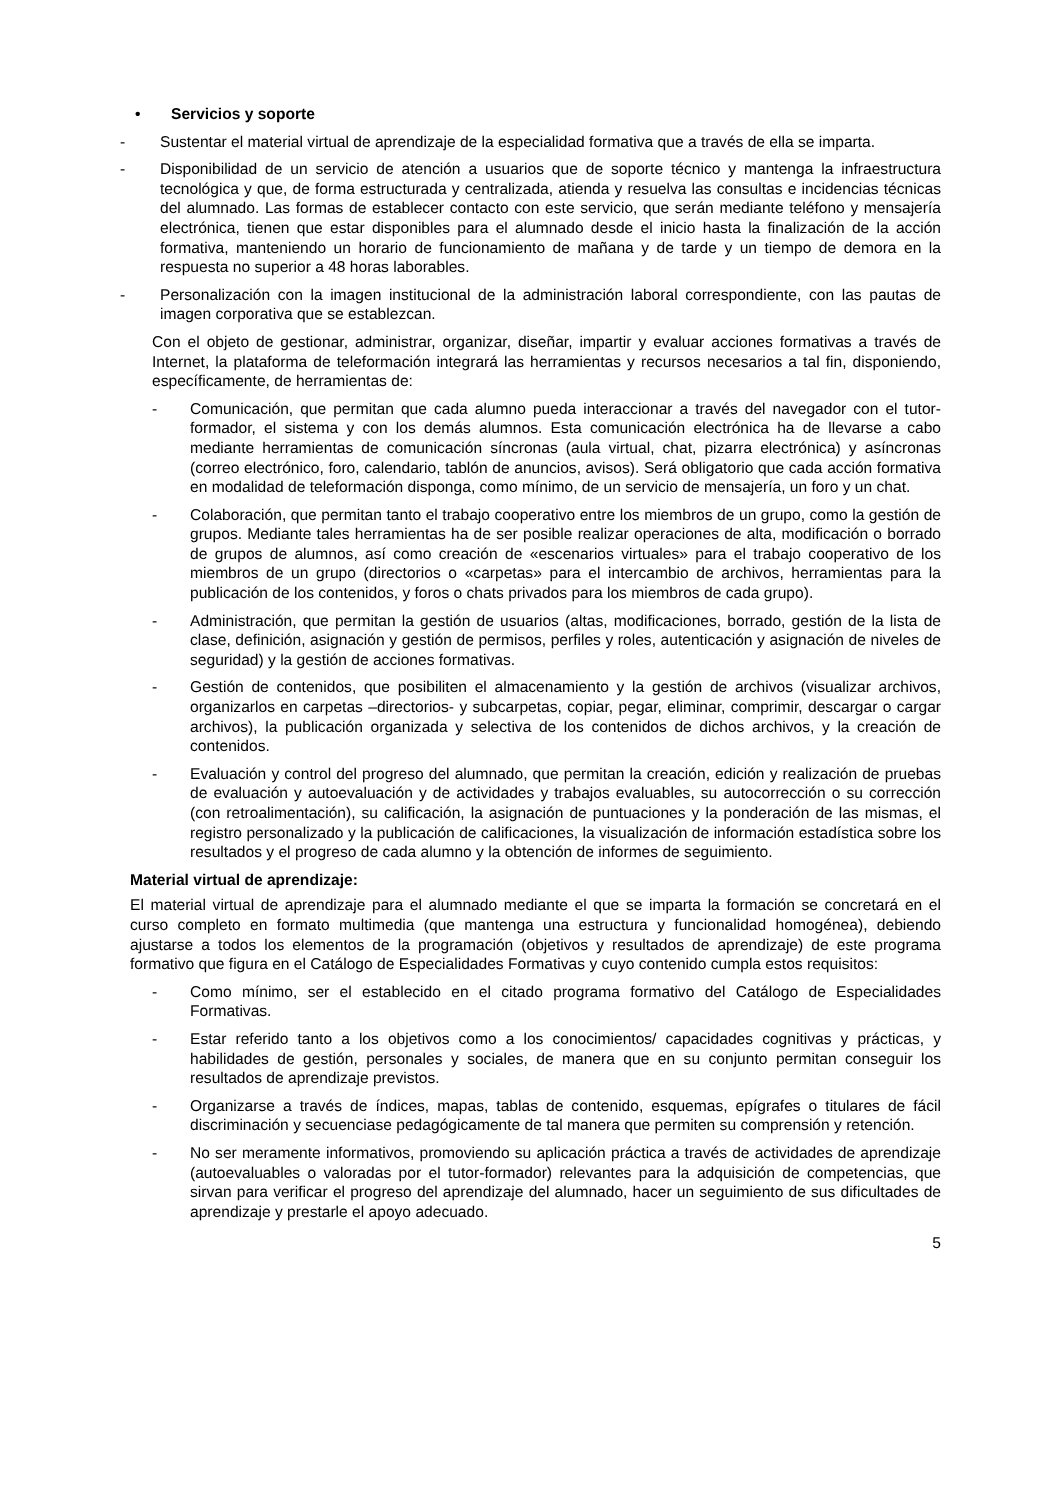• Servicios y soporte
- Sustentar el material virtual de aprendizaje de la especialidad formativa que a través de ella se imparta.
- Disponibilidad de un servicio de atención a usuarios que de soporte técnico y mantenga la infraestructura tecnológica y que, de forma estructurada y centralizada, atienda y resuelva las consultas e incidencias técnicas del alumnado. Las formas de establecer contacto con este servicio, que serán mediante teléfono y mensajería electrónica, tienen que estar disponibles para el alumnado desde el inicio hasta la finalización de la acción formativa, manteniendo un horario de funcionamiento de mañana y de tarde y un tiempo de demora en la respuesta no superior a 48 horas laborables.
- Personalización con la imagen institucional de la administración laboral correspondiente, con las pautas de imagen corporativa que se establezcan.
Con el objeto de gestionar, administrar, organizar, diseñar, impartir y evaluar acciones formativas a través de Internet, la plataforma de teleformación integrará las herramientas y recursos necesarios a tal fin, disponiendo, específicamente, de herramientas de:
- Comunicación, que permitan que cada alumno pueda interaccionar a través del navegador con el tutor-formador, el sistema y con los demás alumnos. Esta comunicación electrónica ha de llevarse a cabo mediante herramientas de comunicación síncronas (aula virtual, chat, pizarra electrónica) y asíncronas (correo electrónico, foro, calendario, tablón de anuncios, avisos). Será obligatorio que cada acción formativa en modalidad de teleformación disponga, como mínimo, de un servicio de mensajería, un foro y un chat.
- Colaboración, que permitan tanto el trabajo cooperativo entre los miembros de un grupo, como la gestión de grupos. Mediante tales herramientas ha de ser posible realizar operaciones de alta, modificación o borrado de grupos de alumnos, así como creación de «escenarios virtuales» para el trabajo cooperativo de los miembros de un grupo (directorios o «carpetas» para el intercambio de archivos, herramientas para la publicación de los contenidos, y foros o chats privados para los miembros de cada grupo).
- Administración, que permitan la gestión de usuarios (altas, modificaciones, borrado, gestión de la lista de clase, definición, asignación y gestión de permisos, perfiles y roles, autenticación y asignación de niveles de seguridad) y la gestión de acciones formativas.
- Gestión de contenidos, que posibiliten el almacenamiento y la gestión de archivos (visualizar archivos, organizarlos en carpetas –directorios- y subcarpetas, copiar, pegar, eliminar, comprimir, descargar o cargar archivos), la publicación organizada y selectiva de los contenidos de dichos archivos, y la creación de contenidos.
- Evaluación y control del progreso del alumnado, que permitan la creación, edición y realización de pruebas de evaluación y autoevaluación y de actividades y trabajos evaluables, su autocorrección o su corrección (con retroalimentación), su calificación, la asignación de puntuaciones y la ponderación de las mismas, el registro personalizado y la publicación de calificaciones, la visualización de información estadística sobre los resultados y el progreso de cada alumno y la obtención de informes de seguimiento.
Material virtual de aprendizaje:
El material virtual de aprendizaje para el alumnado mediante el que se imparta la formación se concretará en el curso completo en formato multimedia (que mantenga una estructura y funcionalidad homogénea), debiendo ajustarse a todos los elementos de la programación (objetivos y resultados de aprendizaje) de este programa formativo que figura en el Catálogo de Especialidades Formativas y cuyo contenido cumpla estos requisitos:
- Como mínimo, ser el establecido en el citado programa formativo del Catálogo de Especialidades Formativas.
- Estar referido tanto a los objetivos como a los conocimientos/ capacidades cognitivas y prácticas, y habilidades de gestión, personales y sociales, de manera que en su conjunto permitan conseguir los resultados de aprendizaje previstos.
- Organizarse a través de índices, mapas, tablas de contenido, esquemas, epígrafes o titulares de fácil discriminación y secuenciase pedagógicamente de tal manera que permiten su comprensión y retención.
- No ser meramente informativos, promoviendo su aplicación práctica a través de actividades de aprendizaje (autoevaluables o valoradas por el tutor-formador) relevantes para la adquisición de competencias, que sirvan para verificar el progreso del aprendizaje del alumnado, hacer un seguimiento de sus dificultades de aprendizaje y prestarle el apoyo adecuado.
5